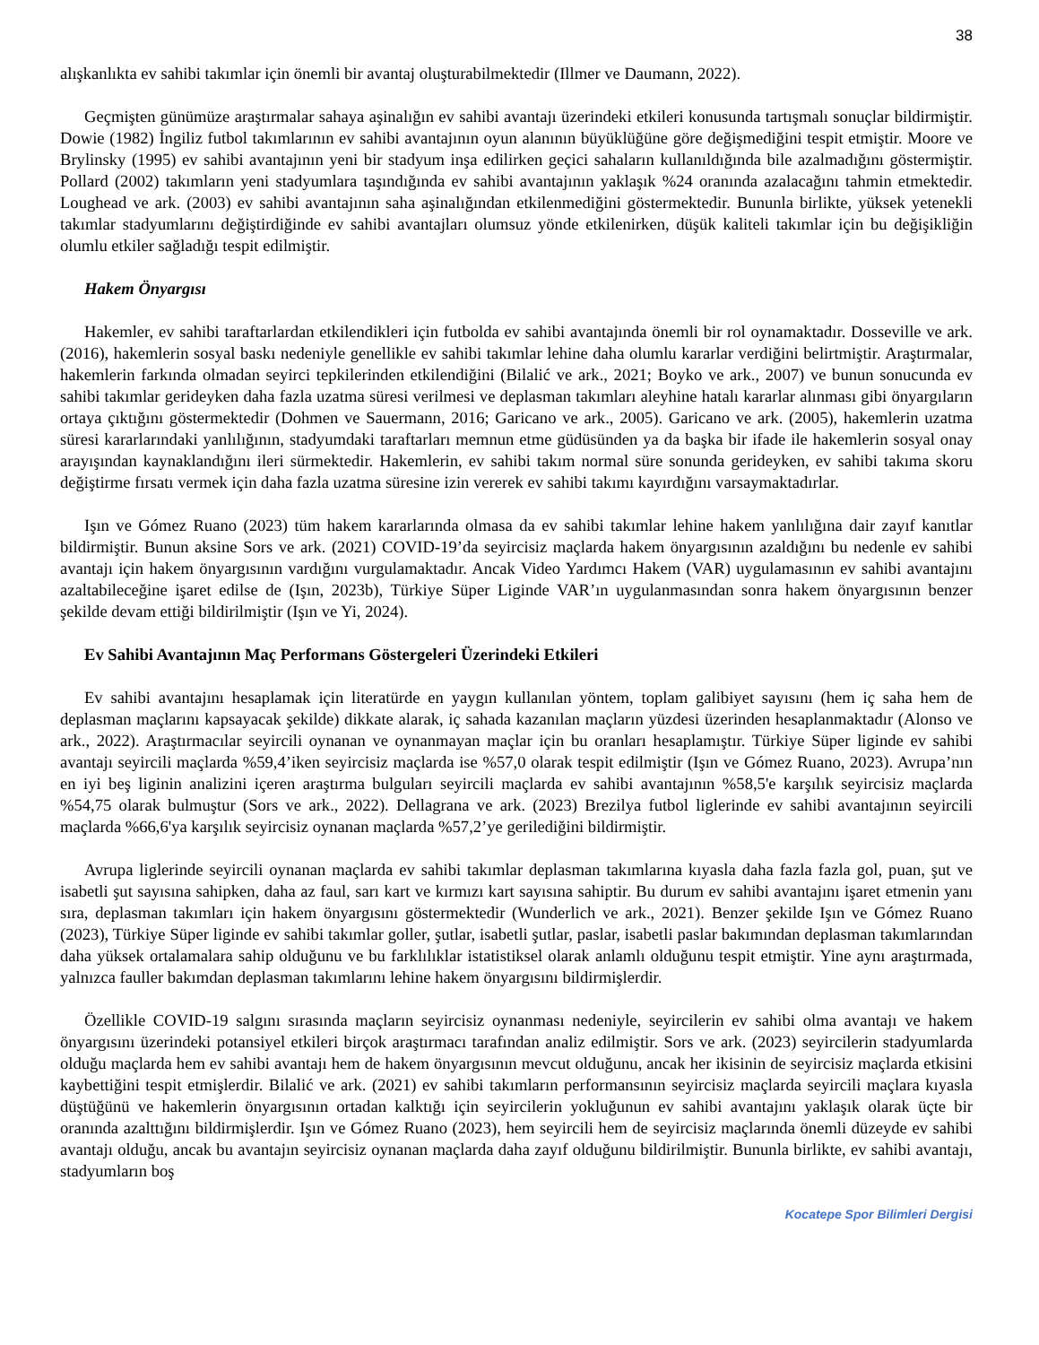38
alışkanlıkta ev sahibi takımlar için önemli bir avantaj oluşturabilmektedir (Illmer ve Daumann, 2022).
Geçmişten günümüze araştırmalar sahaya aşinalığın ev sahibi avantajı üzerindeki etkileri konusunda tartışmalı sonuçlar bildirmiştir. Dowie (1982) İngiliz futbol takımlarının ev sahibi avantajının oyun alanının büyüklüğüne göre değişmediğini tespit etmiştir. Moore ve Brylinsky (1995) ev sahibi avantajının yeni bir stadyum inşa edilirken geçici sahaların kullanıldığında bile azalmadığını göstermiştir. Pollard (2002) takımların yeni stadyumlara taşındığında ev sahibi avantajının yaklaşık %24 oranında azalacağını tahmin etmektedir. Loughead ve ark. (2003) ev sahibi avantajının saha aşinalığından etkilenmediğini göstermektedir. Bununla birlikte, yüksek yetenekli takımlar stadyumlarını değiştirdiğinde ev sahibi avantajları olumsuz yönde etkilenirken, düşük kaliteli takımlar için bu değişikliğin olumlu etkiler sağladığı tespit edilmiştir.
Hakem Önyargısı
Hakemler, ev sahibi taraftarlardan etkilendikleri için futbolda ev sahibi avantajında önemli bir rol oynamaktadır. Dosseville ve ark. (2016), hakemlerin sosyal baskı nedeniyle genellikle ev sahibi takımlar lehine daha olumlu kararlar verdiğini belirtmiştir. Araştırmalar, hakemlerin farkında olmadan seyirci tepkilerinden etkilendiğini (Bilalić ve ark., 2021; Boyko ve ark., 2007) ve bunun sonucunda ev sahibi takımlar gerideyken daha fazla uzatma süresi verilmesi ve deplasman takımları aleyhine hatalı kararlar alınması gibi önyargıların ortaya çıktığını göstermektedir (Dohmen ve Sauermann, 2016; Garicano ve ark., 2005). Garicano ve ark. (2005), hakemlerin uzatma süresi kararlarındaki yanlılığının, stadyumdaki taraftarları memnun etme güdüsünden ya da başka bir ifade ile hakemlerin sosyal onay arayışından kaynaklandığını ileri sürmektedir. Hakemlerin, ev sahibi takım normal süre sonunda gerideyken, ev sahibi takıma skoru değiştirme fırsatı vermek için daha fazla uzatma süresine izin vererek ev sahibi takımı kayırdığını varsaymaktadırlar.
Işın ve Gómez Ruano (2023) tüm hakem kararlarında olmasa da ev sahibi takımlar lehine hakem yanlılığına dair zayıf kanıtlar bildirmiştir. Bunun aksine Sors ve ark. (2021) COVID-19’da seyircisiz maçlarda hakem önyargısının azaldığını bu nedenle ev sahibi avantajı için hakem önyargısının vardığını vurgulamaktadır. Ancak Video Yardımcı Hakem (VAR) uygulamasının ev sahibi avantajını azaltabileceğine işaret edilse de (Işın, 2023b), Türkiye Süper Liginde VAR’ın uygulanmasından sonra hakem önyargısının benzer şekilde devam ettiği bildirilmiştir (Işın ve Yi, 2024).
Ev Sahibi Avantajının Maç Performans Göstergeleri Üzerindeki Etkileri
Ev sahibi avantajını hesaplamak için literatürde en yaygın kullanılan yöntem, toplam galibiyet sayısını (hem iç saha hem de deplasman maçlarını kapsayacak şekilde) dikkate alarak, iç sahada kazanılan maçların yüzdesi üzerinden hesaplanmaktadır (Alonso ve ark., 2022). Araştırmacılar seyircili oynanan ve oynanmayan maçlar için bu oranları hesaplamıştır. Türkiye Süper liginde ev sahibi avantajı seyircili maçlarda %59,4’iken seyircisiz maçlarda ise %57,0 olarak tespit edilmiştir (Işın ve Gómez Ruano, 2023). Avrupa’nın en iyi beş liginin analizini içeren araştırma bulguları seyircili maçlarda ev sahibi avantajının %58,5'e karşılık seyircisiz maçlarda %54,75 olarak bulmuştur (Sors ve ark., 2022). Dellagrana ve ark. (2023) Brezilya futbol liglerinde ev sahibi avantajının seyircili maçlarda %66,6'ya karşılık seyircisiz oynanan maçlarda %57,2’ye gerilediğini bildirmiştir.
Avrupa liglerinde seyircili oynanan maçlarda ev sahibi takımlar deplasman takımlarına kıyasla daha fazla fazla gol, puan, şut ve isabetli şut sayısına sahipken, daha az faul, sarı kart ve kırmızı kart sayısına sahiptir. Bu durum ev sahibi avantajını işaret etmenin yanı sıra, deplasman takımları için hakem önyargısını göstermektedir (Wunderlich ve ark., 2021). Benzer şekilde Işın ve Gómez Ruano (2023), Türkiye Süper liginde ev sahibi takımlar goller, şutlar, isabetli şutlar, paslar, isabetli paslar bakımından deplasman takımlarından daha yüksek ortalamalara sahip olduğunu ve bu farklılıklar istatistiksel olarak anlamlı olduğunu tespit etmiştir. Yine aynı araştırmada, yalnızca fauller bakımdan deplasman takımlarını lehine hakem önyargısını bildirmişlerdir.
Özellikle COVID-19 salgını sırasında maçların seyircisiz oynanması nedeniyle, seyircilerin ev sahibi olma avantajı ve hakem önyargısını üzerindeki potansiyel etkileri birçok araştırmacı tarafından analiz edilmiştir. Sors ve ark. (2023) seyircilerin stadyumlarda olduğu maçlarda hem ev sahibi avantajı hem de hakem önyargısının mevcut olduğunu, ancak her ikisinin de seyircisiz maçlarda etkisini kaybettiğini tespit etmişlerdir. Bilalić ve ark. (2021) ev sahibi takımların performansının seyircisiz maçlarda seyircili maçlara kıyasla düştüğünü ve hakemlerin önyargısının ortadan kalktığı için seyircilerin yokluğunun ev sahibi avantajını yaklaşık olarak üçte bir oranında azalttığını bildirmişlerdir. Işın ve Gómez Ruano (2023), hem seyircili hem de seyircisiz maçlarında önemli düzeyde ev sahibi avantajı olduğu, ancak bu avantajın seyircisiz oynanan maçlarda daha zayıf olduğunu bildirilmiştir. Bununla birlikte, ev sahibi avantajı, stadyumların boş
Kocatepe Spor Bilimleri Dergisi